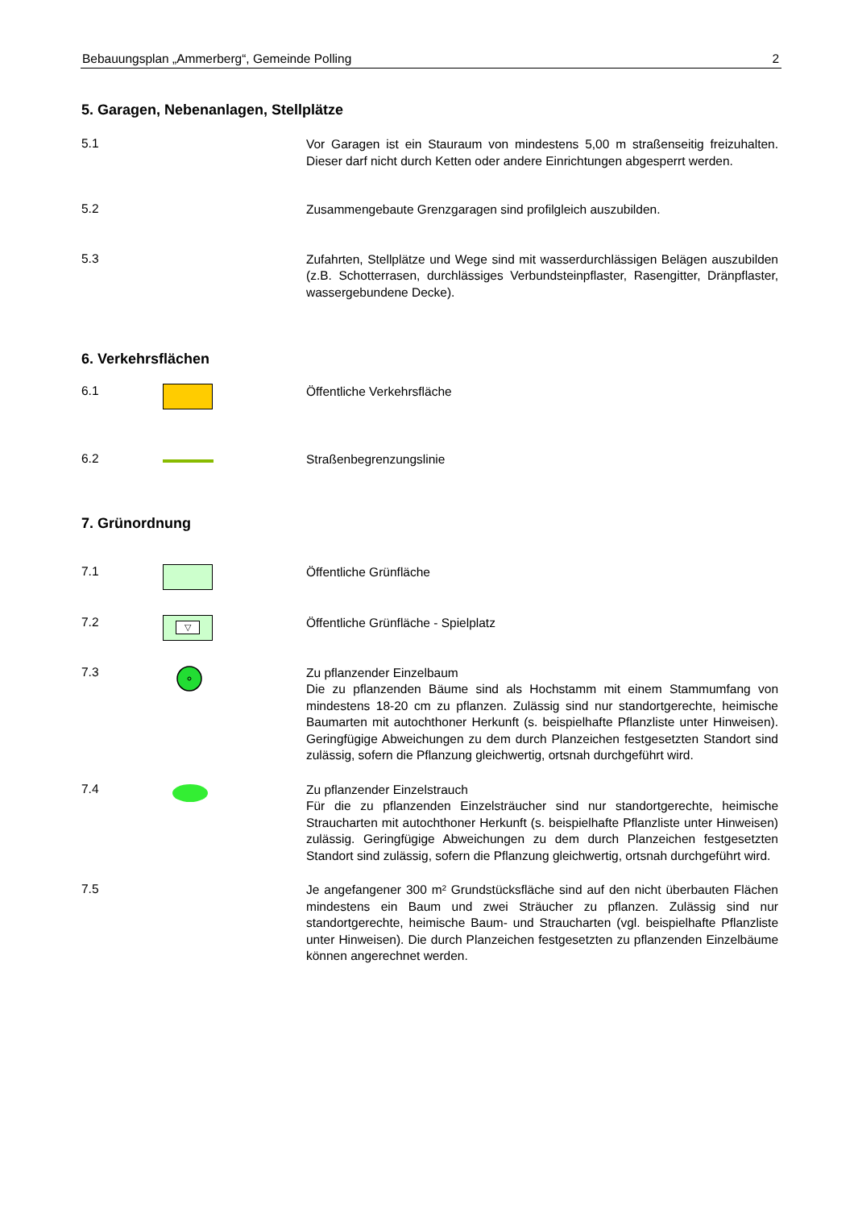Bebauungsplan „Ammerberg“, Gemeinde Polling 2
5. Garagen, Nebenanlagen, Stellplätze
5.1
Vor Garagen ist ein Stauraum von mindestens 5,00 m straßenseitig frei­zuhalten. Dieser darf nicht durch Ketten oder andere Einrichtungen ab­gesperrt werden.
5.2
Zusammengebaute Grenzgaragen sind profilgleich auszubilden.
5.3
Zufahrten, Stellplätze und Wege sind mit wasserdurchlässigen Belägen auszubilden (z.B. Schotterrasen, durchlässiges Verbundsteinpflaster, Rasengitter, Dränpflaster, wassergebundene Decke).
6. Verkehrsflächen
6.1
Öffentliche Verkehrsfläche
6.2
Straßenbegrenzungslinie
7. Grünordnung
7.1
Öffentliche Grünfläche
7.2
▽
Öffentliche Grünfläche - Spielplatz
7.3
Zu pflanzender Einzelbaum
Die zu pflanzenden Bäume sind als Hochstamm mit einem Stammum­fang von mindestens 18-20 cm zu pflanzen. Zulässig sind nur standortge­rechte, heimische Baumarten mit autochthoner Herkunft (s. beispielhafte Pflanzliste unter Hinweisen). Geringfügige Abweichungen zu dem durch Planzeichen festgesetzten Standort sind zulässig, sofern die Pflanzung gleichwertig, ortsnah durchgeführt wird.
7.4
Zu pflanzender Einzelstrauch
Für die zu pflanzenden Einzelsträucher sind nur standortgerechte, heimi­sche Straucharten mit autochthoner Herkunft (s. beispielhafte Pflanzliste unter Hinweisen) zulässig. Geringfügige Abweichungen zu dem durch Planzeichen festgesetzten Standort sind zulässig, sofern die Pflanzung gleichwertig, ortsnah durchgeführt wird.
7.5
Je angefangener 300 m² Grundstücksfläche sind auf den nicht überbau­ten Flächen mindestens ein Baum und zwei Sträucher zu pflanzen. Zu­lässig sind nur standortgerechte, heimische Baum- und Straucharten (vgl. beispielhafte Pflanzliste unter Hinweisen). Die durch Planzeichen festgesetzten zu pflanzenden Einzelbäume können angerechnet werden.